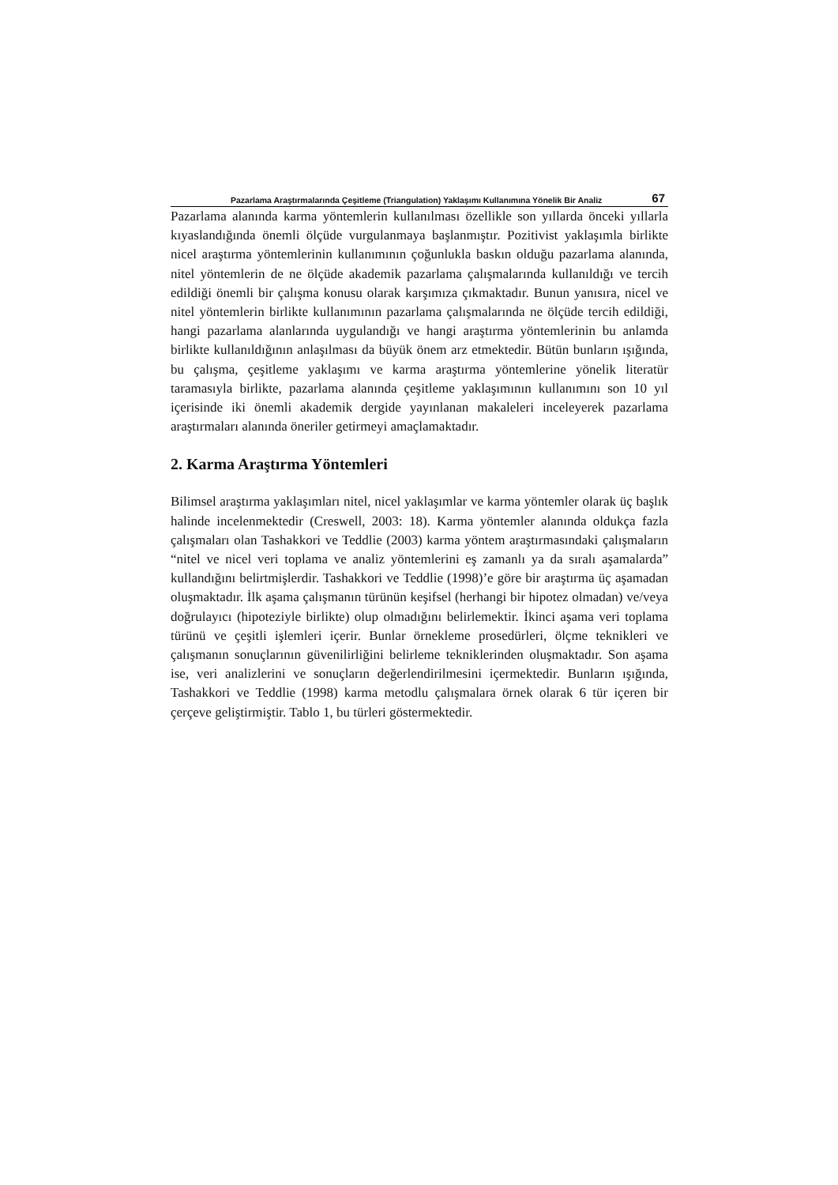Pazarlama Araştırmalarında Çeşitleme (Triangulation) Yaklaşımı Kullanımına Yönelik Bir Analiz 67
Pazarlama alanında karma yöntemlerin kullanılması özellikle son yıllarda önceki yıllarla kıyaslandığında önemli ölçüde vurgulanmaya başlanmıştır. Pozitivist yaklaşımla birlikte nicel araştırma yöntemlerinin kullanımının çoğunlukla baskın olduğu pazarlama alanında, nitel yöntemlerin de ne ölçüde akademik pazarlama çalışmalarında kullanıldığı ve tercih edildiği önemli bir çalışma konusu olarak karşımıza çıkmaktadır. Bunun yanısıra, nicel ve nitel yöntemlerin birlikte kullanımının pazarlama çalışmalarında ne ölçüde tercih edildiği, hangi pazarlama alanlarında uygulandığı ve hangi araştırma yöntemlerinin bu anlamda birlikte kullanıldığının anlaşılması da büyük önem arz etmektedir. Bütün bunların ışığında, bu çalışma, çeşitleme yaklaşımı ve karma araştırma yöntemlerine yönelik literatür taramasıyla birlikte, pazarlama alanında çeşitleme yaklaşımının kullanımını son 10 yıl içerisinde iki önemli akademik dergide yayınlanan makaleleri inceleyerek pazarlama araştırmaları alanında öneriler getirmeyi amaçlamaktadır.
2. Karma Araştırma Yöntemleri
Bilimsel araştırma yaklaşımları nitel, nicel yaklaşımlar ve karma yöntemler olarak üç başlık halinde incelenmektedir (Creswell, 2003: 18). Karma yöntemler alanında oldukça fazla çalışmaları olan Tashakkori ve Teddlie (2003) karma yöntem araştırmasındaki çalışmaların “nitel ve nicel veri toplama ve analiz yöntemlerini eş zamanlı ya da sıralı aşamalarda” kullandığını belirtmişlerdir. Tashakkori ve Teddlie (1998)’e göre bir araştırma üç aşamadan oluşmaktadır. İlk aşama çalışmanın türünün keşifsel (herhangi bir hipotez olmadan) ve/veya doğrulayıcı (hipoteziyle birlikte) olup olmadığını belirlemektir. İkinci aşama veri toplama türünü ve çeşitli işlemleri içerir. Bunlar örnekleme prosedürleri, ölçme teknikleri ve çalışmanın sonuçlarının güvenilirliğini belirleme tekniklerinden oluşmaktadır. Son aşama ise, veri analizlerini ve sonuçların değerlendirilmesini içermektedir. Bunların ışığında, Tashakkori ve Teddlie (1998) karma metodlu çalışmalara örnek olarak 6 tür içeren bir çerçeve geliştirmiştir. Tablo 1, bu türleri göstermektedir.